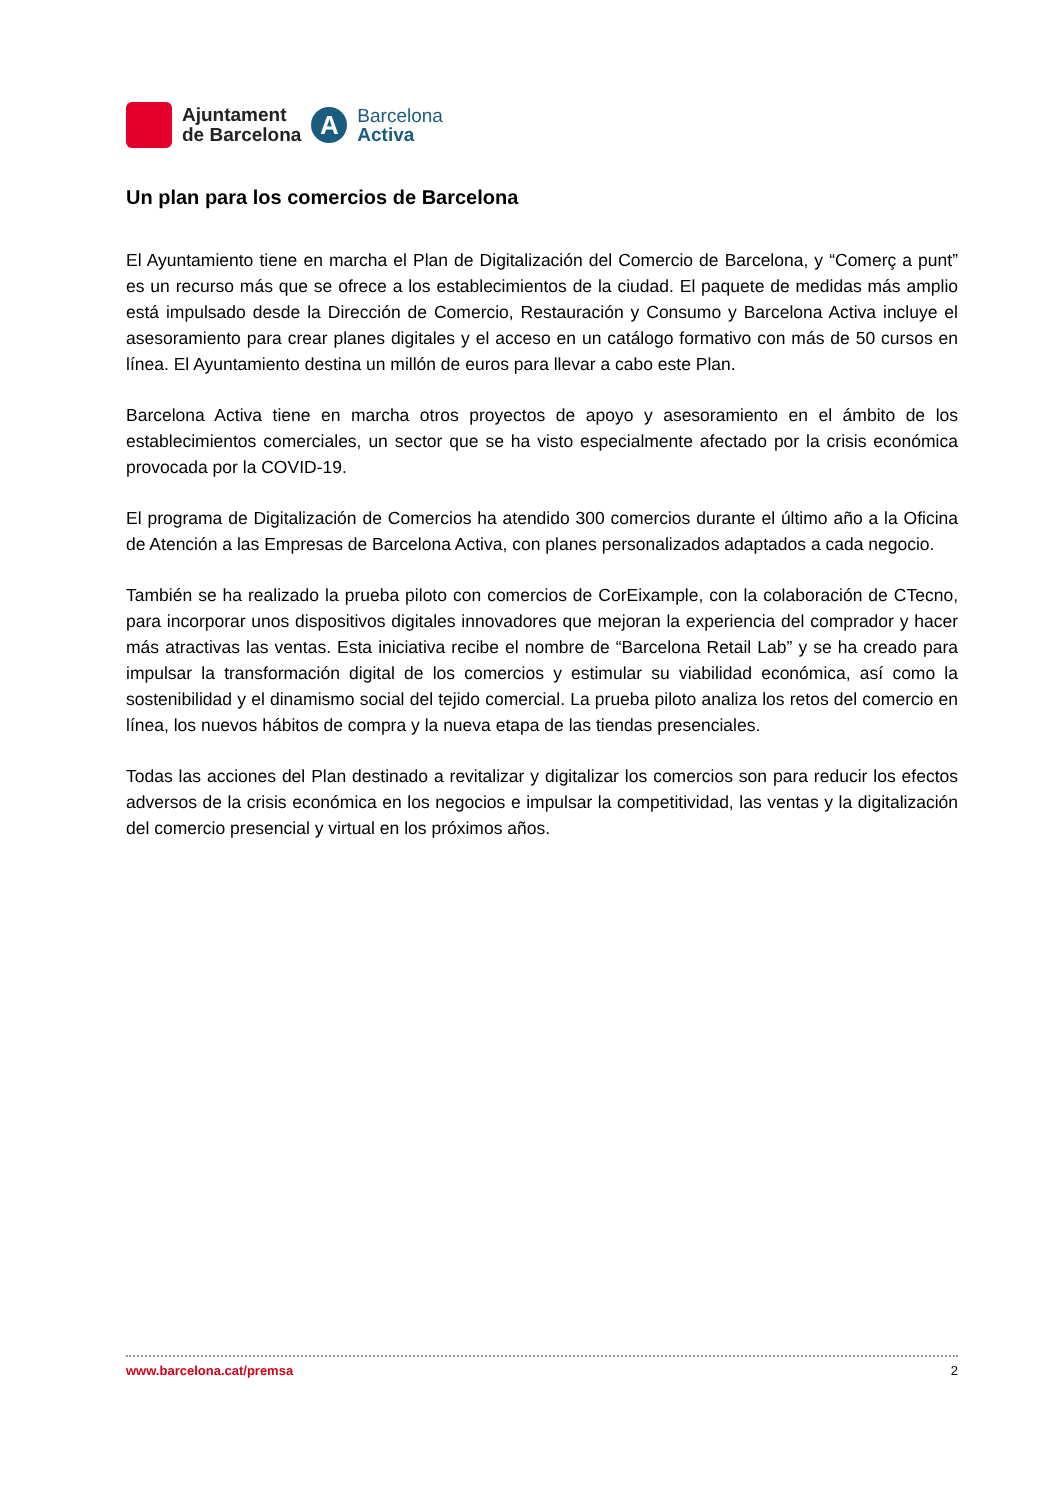Ajuntament
de Barcelona
A
Barcelona
Activa
Un plan para los comercios de Barcelona
El Ayuntamiento tiene en marcha el Plan de Digitalización del Comercio de Barcelona, y “Comerç a punt” es un recurso más que se ofrece a los establecimientos de la ciudad. El paquete de medidas más amplio está impulsado desde la Dirección de Comercio, Restauración y Consumo y Barcelona Activa incluye el asesoramiento para crear planes digitales y el acceso en un catálogo formativo con más de 50 cursos en línea. El Ayuntamiento destina un millón de euros para llevar a cabo este Plan.
Barcelona Activa tiene en marcha otros proyectos de apoyo y asesoramiento en el ámbito de los establecimientos comerciales, un sector que se ha visto especialmente afectado por la crisis económica provocada por la COVID-19.
El programa de Digitalización de Comercios ha atendido 300 comercios durante el último año a la Oficina de Atención a las Empresas de Barcelona Activa, con planes personalizados adaptados a cada negocio.
También se ha realizado la prueba piloto con comercios de CorEixample, con la colaboración de CTecno, para incorporar unos dispositivos digitales innovadores que mejoran la experiencia del comprador y hacer más atractivas las ventas. Esta iniciativa recibe el nombre de “Barcelona Retail Lab” y se ha creado para impulsar la transformación digital de los comercios y estimular su viabilidad económica, así como la sostenibilidad y el dinamismo social del tejido comercial. La prueba piloto analiza los retos del comercio en línea, los nuevos hábitos de compra y la nueva etapa de las tiendas presenciales.
Todas las acciones del Plan destinado a revitalizar y digitalizar los comercios son para reducir los efectos adversos de la crisis económica en los negocios e impulsar la competitividad, las ventas y la digitalización del comercio presencial y virtual en los próximos años.
www.barcelona.cat/premsa 2